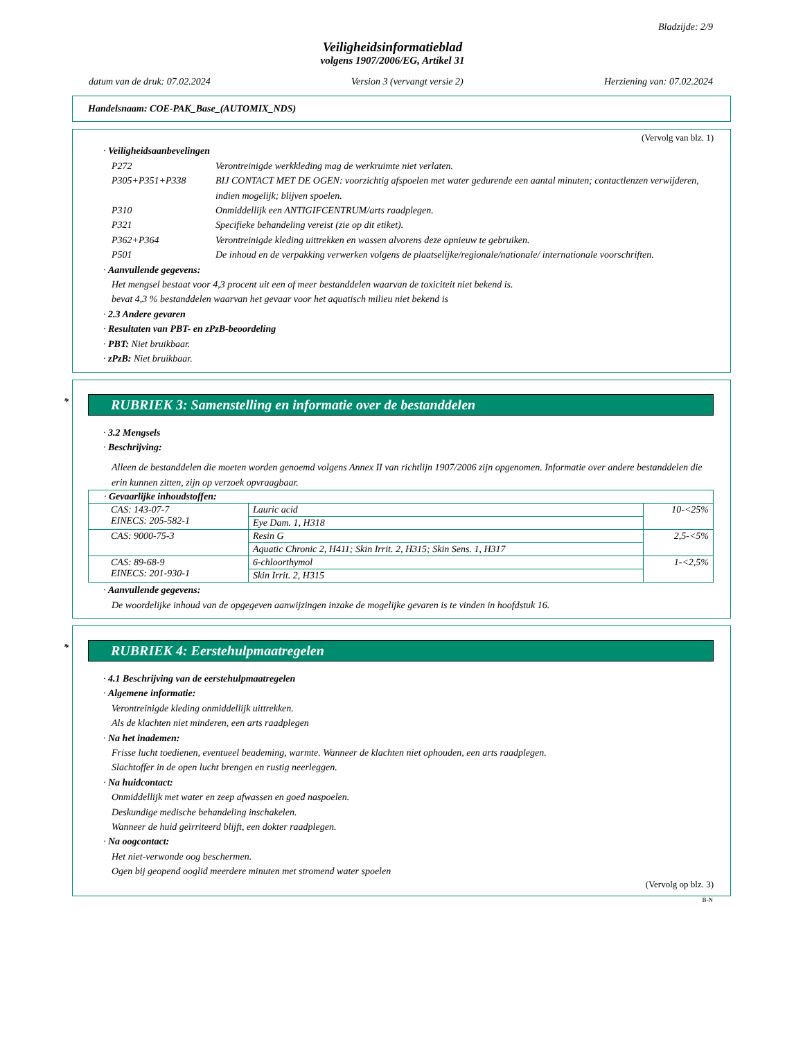Bladzijde: 2/9
Veiligheidsinformatieblad
volgens 1907/2006/EG, Artikel 31
datum van de druk: 07.02.2024 Version 3 (vervangt versie 2) Herziening van: 07.02.2024
Handelsnaam: COE-PAK_Base_(AUTOMIX_NDS)
(Vervolg van blz. 1)
· Veiligheidsaanbevelingen
P272 Verontreinigde werkkleding mag de werkruimte niet verlaten. P305+P351+P338 BIJ CONTACT MET DE OGEN: voorzichtig afspoelen met water gedurende een aantal minuten; contactlenzen verwijderen, indien mogelijk; blijven spoelen. P310 Onmiddellijk een ANTIGIFCENTRUM/arts raadplegen. P321 Specifieke behandeling vereist (zie op dit etiket). P362+P364 Verontreinigde kleding uittrekken en wassen alvorens deze opnieuw te gebruiken. P501 De inhoud en de verpakking verwerken volgens de plaatselijke/regionale/nationale/ internationale voorschriften.
· Aanvullende gegevens:
Het mengsel bestaat voor 4,3 procent uit een of meer bestanddelen waarvan de toxiciteit niet bekend is.
bevat 4,3 % bestanddelen waarvan het gevaar voor het aquatisch milieu niet bekend is
· 2.3 Andere gevaren
· Resultaten van PBT- en zPzB-beoordeling
· PBT: Niet bruikbaar.
· zPzB: Niet bruikbaar.
* RUBRIEK 3: Samenstelling en informatie over de bestanddelen
· 3.2 Mengsels
· Beschrijving:
Alleen de bestanddelen die moeten worden genoemd volgens Annex II van richtlijn 1907/2006 zijn opgenomen. Informatie over andere bestanddelen die erin kunnen zitten, zijn op verzoek opvraagbaar.
| · Gevaarlijke inhoudstoffen: | | |
| CAS: 143-07-7 EINECS: 205-582-1 | Lauric acid | 10-<25% |
| | Eye Dam. 1, H318 | |
| CAS: 9000-75-3 | Resin G | 2,5-<5% |
| | Aquatic Chronic 2, H411; Skin Irrit. 2, H315; Skin Sens. 1, H317 | |
| CAS: 89-68-9 EINECS: 201-930-1 | 6-chloorthymol | 1-<2,5% |
| | Skin Irrit. 2, H315 | |
· Aanvullende gegevens:
De woordelijke inhoud van de opgegeven aanwijzingen inzake de mogelijke gevaren is te vinden in hoofdstuk 16.
* RUBRIEK 4: Eerstehulpmaatregelen
· 4.1 Beschrijving van de eerstehulpmaatregelen
· Algemene informatie:
Verontreinigde kleding onmiddellijk uittrekken.
Als de klachten niet minderen, een arts raadplegen
· Na het inademen:
Frisse lucht toedienen, eventueel beademing, warmte. Wanneer de klachten niet ophouden, een arts raadplegen.
Slachtoffer in de open lucht brengen en rustig neerleggen.
· Na huidcontact:
Onmiddellijk met water en zeep afwassen en goed naspoelen.
Deskundige medische behandeling inschakelen.
Wanneer de huid geïrriteerd blijft, een dokter raadplegen.
· Na oogcontact:
Het niet-verwonde oog beschermen.
Ogen bij geopend ooglid meerdere minuten met stromend water spoelen
(Vervolg op blz. 3)
B-N